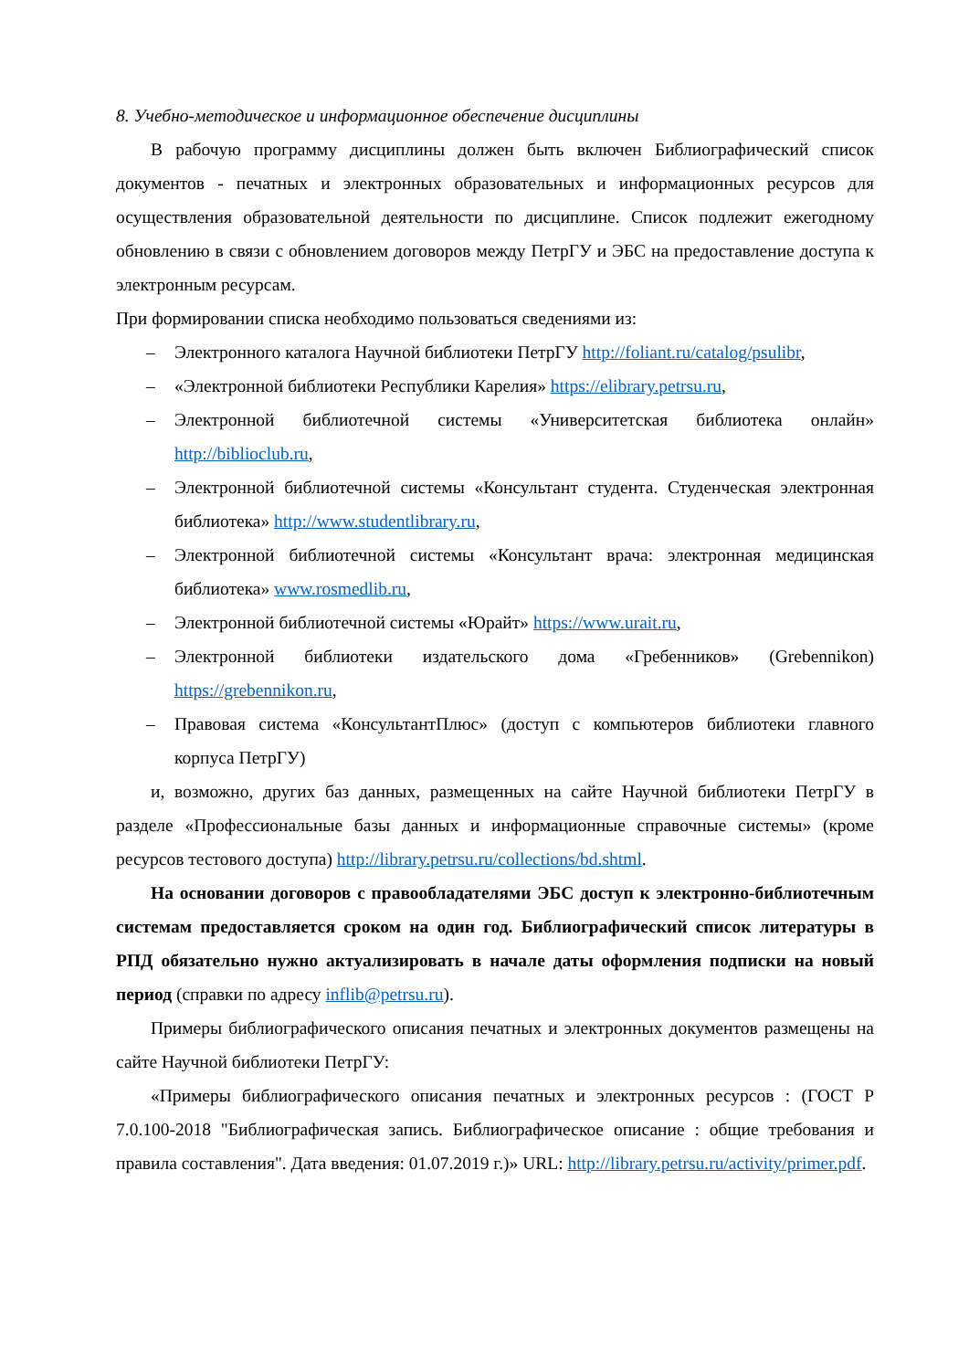8. Учебно-методическое и информационное обеспечение дисциплины
В рабочую программу дисциплины должен быть включен Библиографический список документов - печатных и электронных образовательных и информационных ресурсов для осуществления образовательной деятельности по дисциплине. Список подлежит ежегодному обновлению в связи с обновлением договоров между ПетрГУ и ЭБС на предоставление доступа к электронным ресурсам.
При формировании списка необходимо пользоваться сведениями из:
– Электронного каталога Научной библиотеки ПетрГУ http://foliant.ru/catalog/psulibr,
– «Электронной библиотеки Республики Карелия» https://elibrary.petrsu.ru,
– Электронной библиотечной системы «Университетская библиотека онлайн» http://biblioclub.ru,
– Электронной библиотечной системы «Консультант студента. Студенческая электронная библиотека» http://www.studentlibrary.ru,
– Электронной библиотечной системы «Консультант врача: электронная медицинская библиотека» www.rosmedlib.ru,
– Электронной библиотечной системы «Юрайт» https://www.urait.ru,
– Электронной библиотеки издательского дома «Гребенников» (Grebennikon) https://grebennikon.ru,
– Правовая система «КонсультантПлюс» (доступ с компьютеров библиотеки главного корпуса ПетрГУ)
и, возможно, других баз данных, размещенных на сайте Научной библиотеки ПетрГУ в разделе «Профессиональные базы данных и информационные справочные системы» (кроме ресурсов тестового доступа) http://library.petrsu.ru/collections/bd.shtml.
На основании договоров с правообладателями ЭБС доступ к электронно-библиотечным системам предоставляется сроком на один год. Библиографический список литературы в РПД обязательно нужно актуализировать в начале даты оформления подписки на новый период (справки по адресу inflib@petrsu.ru).
Примеры библиографического описания печатных и электронных документов размещены на сайте Научной библиотеки ПетрГУ:
«Примеры библиографического описания печатных и электронных ресурсов : (ГОСТ Р 7.0.100-2018 "Библиографическая запись. Библиографическое описание : общие требования и правила составления". Дата введения: 01.07.2019 г.)» URL: http://library.petrsu.ru/activity/primer.pdf.